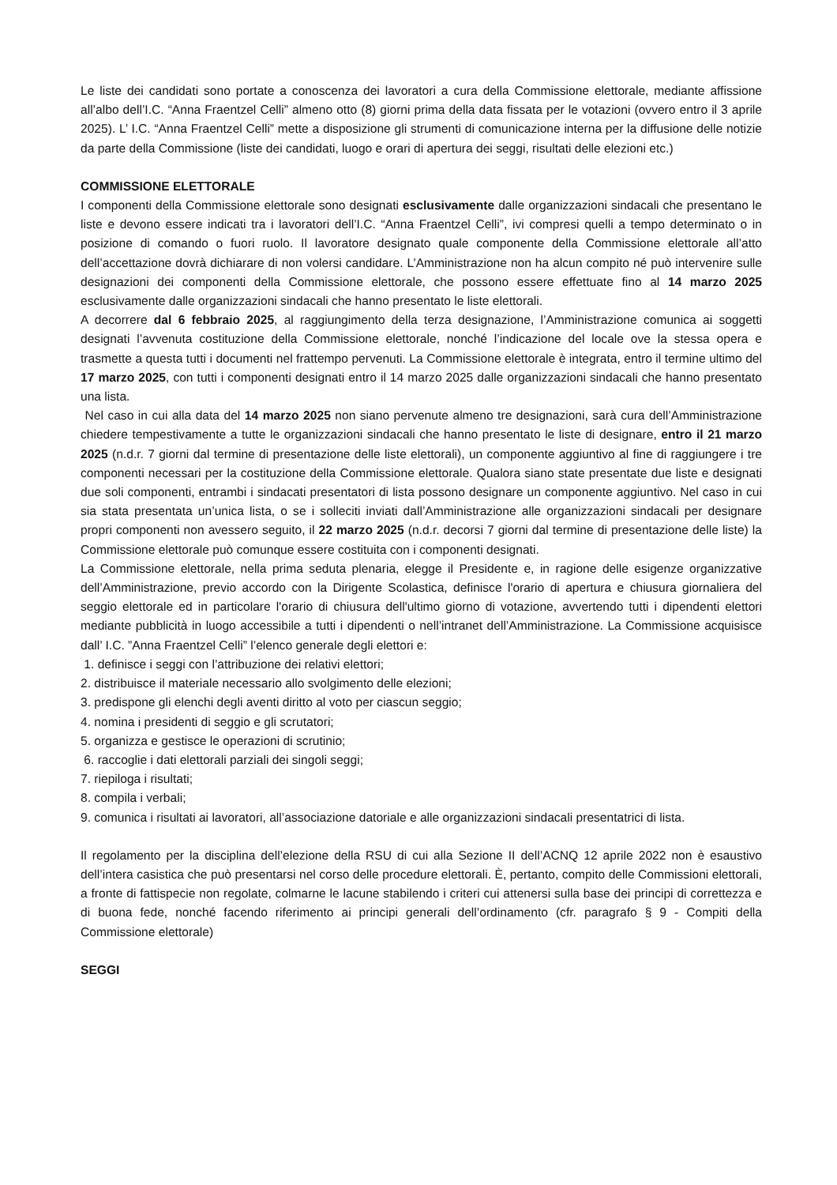Le liste dei candidati sono portate a conoscenza dei lavoratori a cura della Commissione elettorale, mediante affissione all’albo dell’I.C. “Anna Fraentzel Celli” almeno otto (8) giorni prima della data fissata per le votazioni (ovvero entro il 3 aprile 2025). L’ I.C. “Anna Fraentzel Celli” mette a disposizione gli strumenti di comunicazione interna per la diffusione delle notizie da parte della Commissione (liste dei candidati, luogo e orari di apertura dei seggi, risultati delle elezioni etc.)
COMMISSIONE ELETTORALE
I componenti della Commissione elettorale sono designati esclusivamente dalle organizzazioni sindacali che presentano le liste e devono essere indicati tra i lavoratori dell’I.C. “Anna Fraentzel Celli”, ivi compresi quelli a tempo determinato o in posizione di comando o fuori ruolo. Il lavoratore designato quale componente della Commissione elettorale all’atto dell’accettazione dovrà dichiarare di non volersi candidare. L’Amministrazione non ha alcun compito né può intervenire sulle designazioni dei componenti della Commissione elettorale, che possono essere effettuate fino al 14 marzo 2025 esclusivamente dalle organizzazioni sindacali che hanno presentato le liste elettorali.
A decorrere dal 6 febbraio 2025, al raggiungimento della terza designazione, l’Amministrazione comunica ai soggetti designati l’avvenuta costituzione della Commissione elettorale, nonché l’indicazione del locale ove la stessa opera e trasmette a questa tutti i documenti nel frattempo pervenuti. La Commissione elettorale è integrata, entro il termine ultimo del 17 marzo 2025, con tutti i componenti designati entro il 14 marzo 2025 dalle organizzazioni sindacali che hanno presentato una lista.
Nel caso in cui alla data del 14 marzo 2025 non siano pervenute almeno tre designazioni, sarà cura dell’Amministrazione chiedere tempestivamente a tutte le organizzazioni sindacali che hanno presentato le liste di designare, entro il 21 marzo 2025 (n.d.r. 7 giorni dal termine di presentazione delle liste elettorali), un componente aggiuntivo al fine di raggiungere i tre componenti necessari per la costituzione della Commissione elettorale. Qualora siano state presentate due liste e designati due soli componenti, entrambi i sindacati presentatori di lista possono designare un componente aggiuntivo. Nel caso in cui sia stata presentata un’unica lista, o se i solleciti inviati dall’Amministrazione alle organizzazioni sindacali per designare propri componenti non avessero seguito, il 22 marzo 2025 (n.d.r. decorsi 7 giorni dal termine di presentazione delle liste) la Commissione elettorale può comunque essere costituita con i componenti designati.
La Commissione elettorale, nella prima seduta plenaria, elegge il Presidente e, in ragione delle esigenze organizzative dell’Amministrazione, previo accordo con la Dirigente Scolastica, definisce l'orario di apertura e chiusura giornaliera del seggio elettorale ed in particolare l'orario di chiusura dell'ultimo giorno di votazione, avvertendo tutti i dipendenti elettori mediante pubblicità in luogo accessibile a tutti i dipendenti o nell’intranet dell’Amministrazione. La Commissione acquisisce dall’ I.C. ”Anna Fraentzel Celli” l’elenco generale degli elettori e:
1. definisce i seggi con l’attribuzione dei relativi elettori;
2. distribuisce il materiale necessario allo svolgimento delle elezioni;
3. predispone gli elenchi degli aventi diritto al voto per ciascun seggio;
4. nomina i presidenti di seggio e gli scrutatori;
5. organizza e gestisce le operazioni di scrutinio;
6. raccoglie i dati elettorali parziali dei singoli seggi;
7. riepiloga i risultati;
8. compila i verbali;
9. comunica i risultati ai lavoratori, all’associazione datoriale e alle organizzazioni sindacali presentatrici di lista.
Il regolamento per la disciplina dell’elezione della RSU di cui alla Sezione II dell’ACNQ 12 aprile 2022 non è esaustivo dell’intera casistica che può presentarsi nel corso delle procedure elettorali. È, pertanto, compito delle Commissioni elettorali, a fronte di fattispecie non regolate, colmarne le lacune stabilendo i criteri cui attenersi sulla base dei principi di correttezza e di buona fede, nonché facendo riferimento ai principi generali dell’ordinamento (cfr. paragrafo § 9 - Compiti della Commissione elettorale)
SEGGI